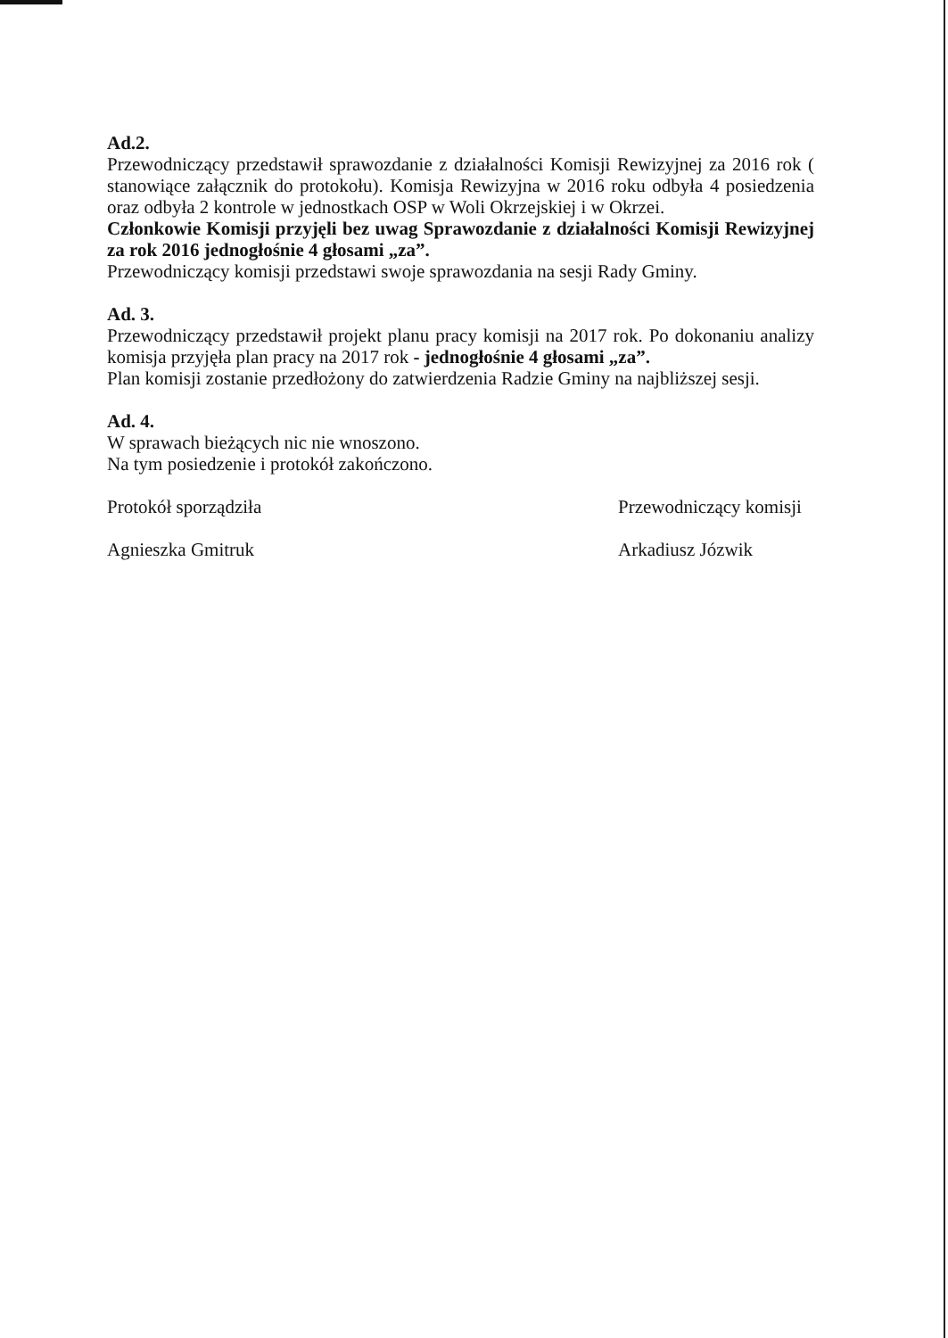Ad.2.
Przewodniczący przedstawił sprawozdanie z działalności Komisji Rewizyjnej za 2016 rok ( stanowiące załącznik do protokołu). Komisja Rewizyjna w 2016 roku odbyła 4 posiedzenia oraz odbyła 2 kontrole w jednostkach OSP w Woli Okrzejskiej i w Okrzei.
Członkowie Komisji przyjęli bez uwag Sprawozdanie z działalności Komisji Rewizyjnej za rok 2016 jednogłośnie 4 głosami „za”.
Przewodniczący komisji przedstawi swoje sprawozdania na sesji Rady Gminy.
Ad. 3.
Przewodniczący przedstawił projekt planu pracy komisji na 2017 rok. Po dokonaniu analizy komisja przyjęła plan pracy na 2017 rok - jednogłośnie 4 głosami „za”.
Plan komisji zostanie przedłożony do zatwierdzenia Radzie Gminy na najbliższej sesji.
Ad. 4.
W sprawach bieżących nic nie wnoszono.
Na tym posiedzenie i protokół zakończono.
Protokół sporządziła
Agnieszka Gmitruk
Przewodniczący komisji
Arkadiusz Józwik